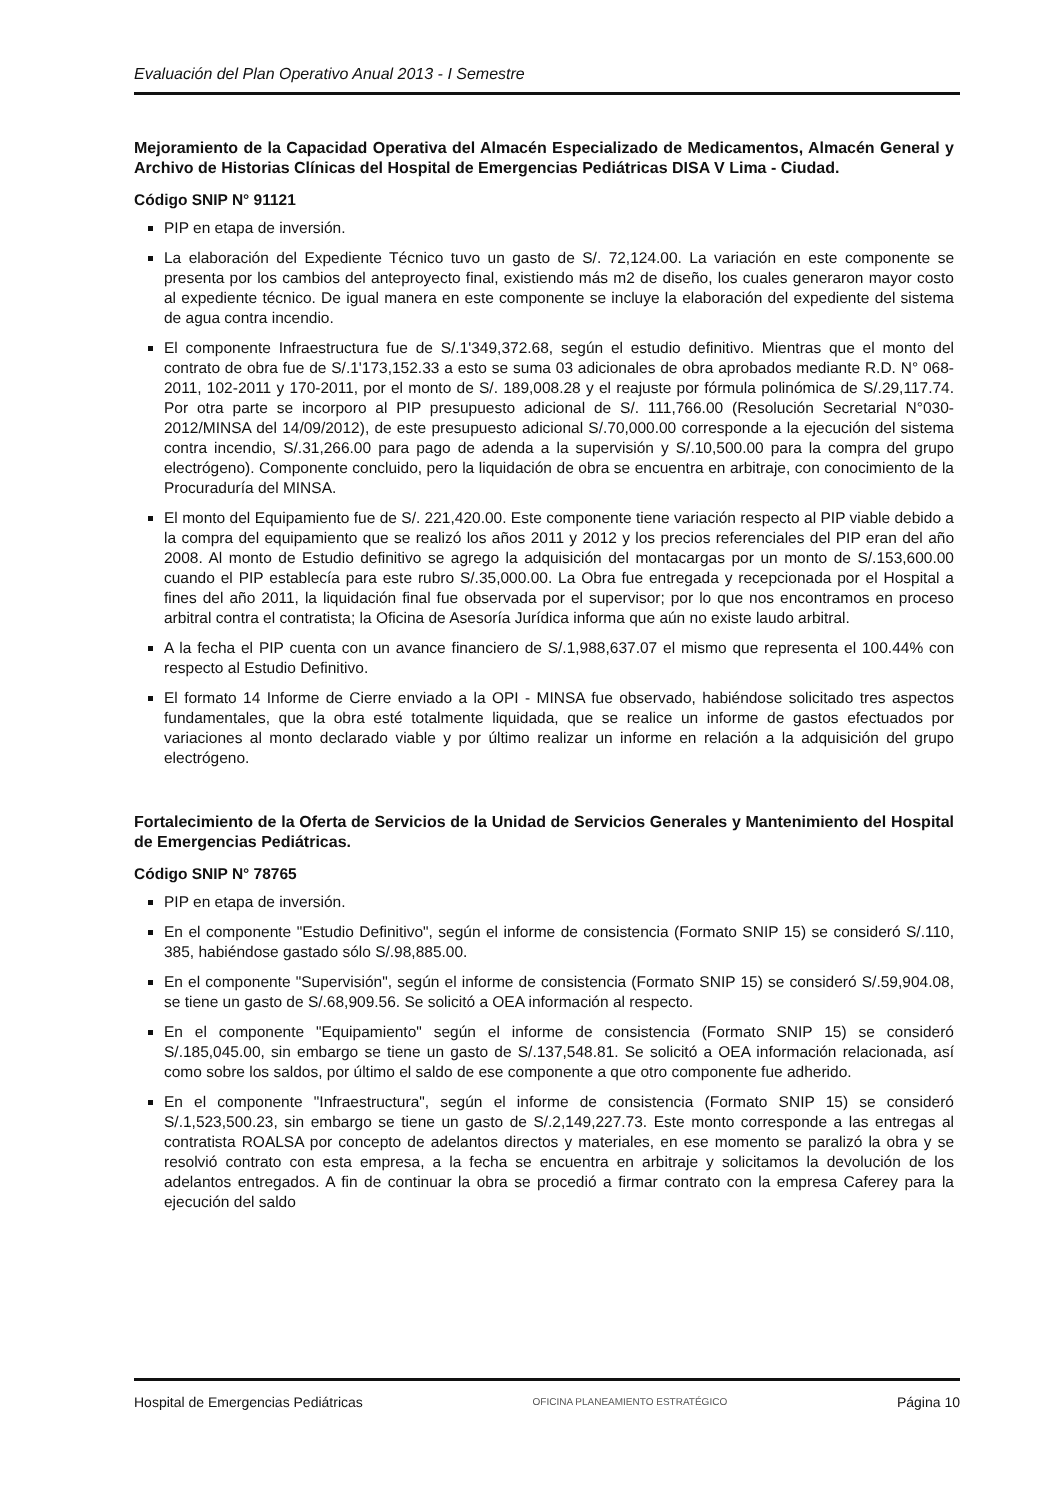Evaluación del Plan Operativo Anual 2013 - I Semestre
Mejoramiento de la Capacidad Operativa del Almacén Especializado de Medicamentos, Almacén General y Archivo de Historias Clínicas del Hospital de Emergencias Pediátricas DISA V Lima - Ciudad.
Código SNIP N° 91121
PIP en etapa de inversión.
La elaboración del Expediente Técnico tuvo un gasto de S/. 72,124.00. La variación en este componente se presenta por los cambios del anteproyecto final, existiendo más m2 de diseño, los cuales generaron mayor costo al expediente técnico. De igual manera en este componente se incluye la elaboración del expediente del sistema de agua contra incendio.
El componente Infraestructura fue de S/.1'349,372.68, según el estudio definitivo. Mientras que el monto del contrato de obra fue de S/.1'173,152.33 a esto se suma 03 adicionales de obra aprobados mediante R.D. N° 068-2011, 102-2011 y 170-2011, por el monto de S/. 189,008.28 y el reajuste por fórmula polinómica de S/.29,117.74. Por otra parte se incorporo al PIP presupuesto adicional de S/. 111,766.00 (Resolución Secretarial N°030-2012/MINSA del 14/09/2012), de este presupuesto adicional S/.70,000.00 corresponde a la ejecución del sistema contra incendio, S/.31,266.00 para pago de adenda a la supervisión y S/.10,500.00 para la compra del grupo electrógeno). Componente concluido, pero la liquidación de obra se encuentra en arbitraje, con conocimiento de la Procuraduría del MINSA.
El monto del Equipamiento fue de S/. 221,420.00. Este componente tiene variación respecto al PIP viable debido a la compra del equipamiento que se realizó los años 2011 y 2012 y los precios referenciales del PIP eran del año 2008. Al monto de Estudio definitivo se agrego la adquisición del montacargas por un monto de S/.153,600.00 cuando el PIP establecía para este rubro S/.35,000.00. La Obra fue entregada y recepcionada por el Hospital a fines del año 2011, la liquidación final fue observada por el supervisor; por lo que nos encontramos en proceso arbitral contra el contratista; la Oficina de Asesoría Jurídica informa que aún no existe laudo arbitral.
A la fecha el PIP cuenta con un avance financiero de S/.1,988,637.07 el mismo que representa el 100.44% con respecto al Estudio Definitivo.
El formato 14 Informe de Cierre enviado a la OPI - MINSA fue observado, habiéndose solicitado tres aspectos fundamentales, que la obra esté totalmente liquidada, que se realice un informe de gastos efectuados por variaciones al monto declarado viable y por último realizar un informe en relación a la adquisición del grupo electrógeno.
Fortalecimiento de la Oferta de Servicios de la Unidad de Servicios Generales y Mantenimiento del Hospital de Emergencias Pediátricas.
Código SNIP N° 78765
PIP en etapa de inversión.
En el componente "Estudio Definitivo", según el informe de consistencia (Formato SNIP 15) se consideró S/.110, 385, habiéndose gastado sólo S/.98,885.00.
En el componente "Supervisión", según el informe de consistencia (Formato SNIP 15) se consideró S/.59,904.08, se tiene un gasto de S/.68,909.56. Se solicitó a OEA información al respecto.
En el componente "Equipamiento" según el informe de consistencia (Formato SNIP 15) se consideró S/.185,045.00, sin embargo se tiene un gasto de S/.137,548.81. Se solicitó a OEA información relacionada, así como sobre los saldos, por último el saldo de ese componente a que otro componente fue adherido.
En el componente "Infraestructura", según el informe de consistencia (Formato SNIP 15) se consideró S/.1,523,500.23, sin embargo se tiene un gasto de S/.2,149,227.73. Este monto corresponde a las entregas al contratista ROALSA por concepto de adelantos directos y materiales, en ese momento se paralizó la obra y se resolvió contrato con esta empresa, a la fecha se encuentra en arbitraje y solicitamos la devolución de los adelantos entregados. A fin de continuar la obra se procedió a firmar contrato con la empresa Caferey para la ejecución del saldo
Hospital de Emergencias Pediátricas OFICINA PLANEAMIENTO ESTRATÉGICO Página 10